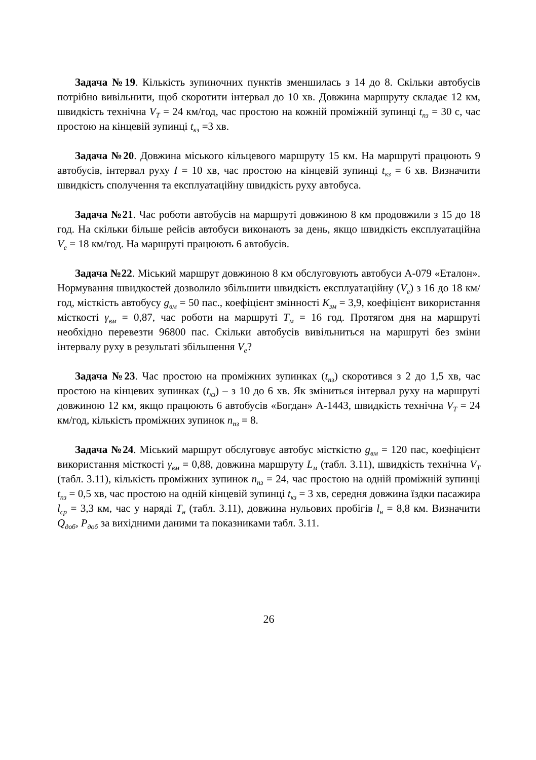Задача №19. Кількість зупиночних пунктів зменшилась з 14 до 8. Скільки автобусів потрібно вивільнити, щоб скоротити інтервал до 10 хв. Довжина маршруту складає 12 км, швидкість технічна V<sub>T</sub> = 24 км/год, час простою на кожній проміжній зупинці t<sub>пз</sub> = 30 с, час простою на кінцевій зупинці t<sub>кз</sub> =3 хв.
Задача №20. Довжина міського кільцевого маршруту 15 км. На маршруті працюють 9 автобусів, інтервал руху I = 10 хв, час простою на кінцевій зупинці t<sub>кз</sub> = 6 хв. Визначити швидкість сполучення та експлуатаційну швидкість руху автобуса.
Задача №21. Час роботи автобусів на маршруті довжиною 8 км продовжили з 15 до 18 год. На скільки більше рейсів автобуси виконають за день, якщо швидкість експлуатаційна V<sub>e</sub> = 18 км/год. На маршруті працюють 6 автобусів.
Задача №22. Міський маршрут довжиною 8 км обслуговують автобуси А-079 «Еталон». Нормування швидкостей дозволило збільшити швидкість експлуатаційну (V<sub>e</sub>) з 16 до 18 км/год, місткість автобусу g<sub>вм</sub> = 50 пас., коефіцієнт змінності К<sub>зм</sub> = 3,9, коефіцієнт використання місткості γ<sub>вм</sub> = 0,87, час роботи на маршруті Т<sub>м</sub> = 16 год. Протягом дня на маршруті необхідно перевезти 96800 пас. Скільки автобусів вивільниться на маршруті без зміни інтервалу руху в результаті збільшення V<sub>e</sub>?
Задача №23. Час простою на проміжних зупинках (t<sub>пз</sub>) скоротився з 2 до 1,5 хв, час простою на кінцевих зупинках (t<sub>кз</sub>) – з 10 до 6 хв. Як зміниться інтервал руху на маршруті довжиною 12 км, якщо працюють 6 автобусів «Богдан» А-1443, швидкість технічна V<sub>T</sub> = 24 км/год, кількість проміжних зупинок n<sub>пз</sub> = 8.
Задача №24. Міський маршрут обслуговує автобус місткістю g<sub>вм</sub> = 120 пас, коефіцієнт використання місткості γ<sub>вм</sub> = 0,88, довжина маршруту L<sub>м</sub> (табл. 3.11), швидкість технічна V<sub>T</sub> (табл. 3.11), кількість проміжних зупинок n<sub>пз</sub> = 24, час простою на одній проміжній зупинці t<sub>пз</sub> = 0,5 хв, час простою на одній кінцевій зупинці t<sub>кз</sub> = 3 хв, середня довжина їздки пасажира l<sub>ср</sub> = 3,3 км, час у наряді Т<sub>н</sub> (табл. 3.11), довжина нульових пробігів l<sub>н</sub> = 8,8 км. Визначити Q<sub>доб</sub>, Р<sub>доб</sub> за вихідними даними та показниками табл. 3.11.
26